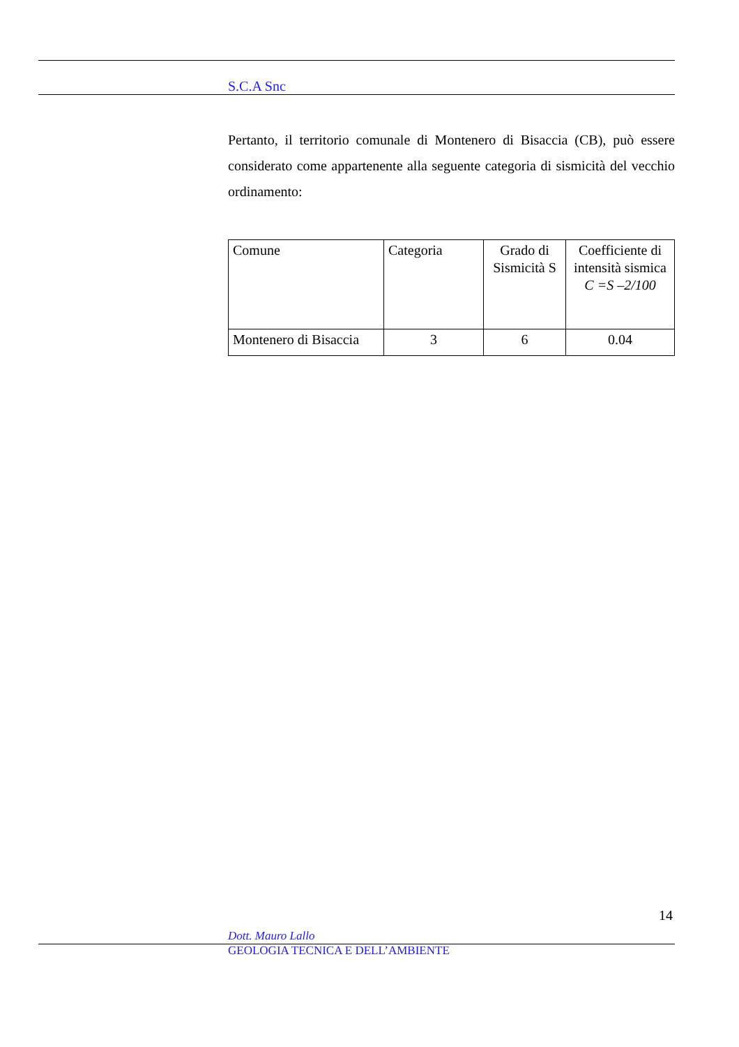S.C.A Snc
Pertanto, il territorio comunale di Montenero di Bisaccia (CB), può essere considerato come appartenente alla seguente categoria di sismicità del vecchio ordinamento:
| Comune | Categoria | Grado di Sismicità S | Coefficiente di intensità sismica C =S –2/100 |
| Montenero di Bisaccia | 3 | 6 | 0.04 |
14
Dott. Mauro Lallo
GEOLOGIA TECNICA E DELL’AMBIENTE